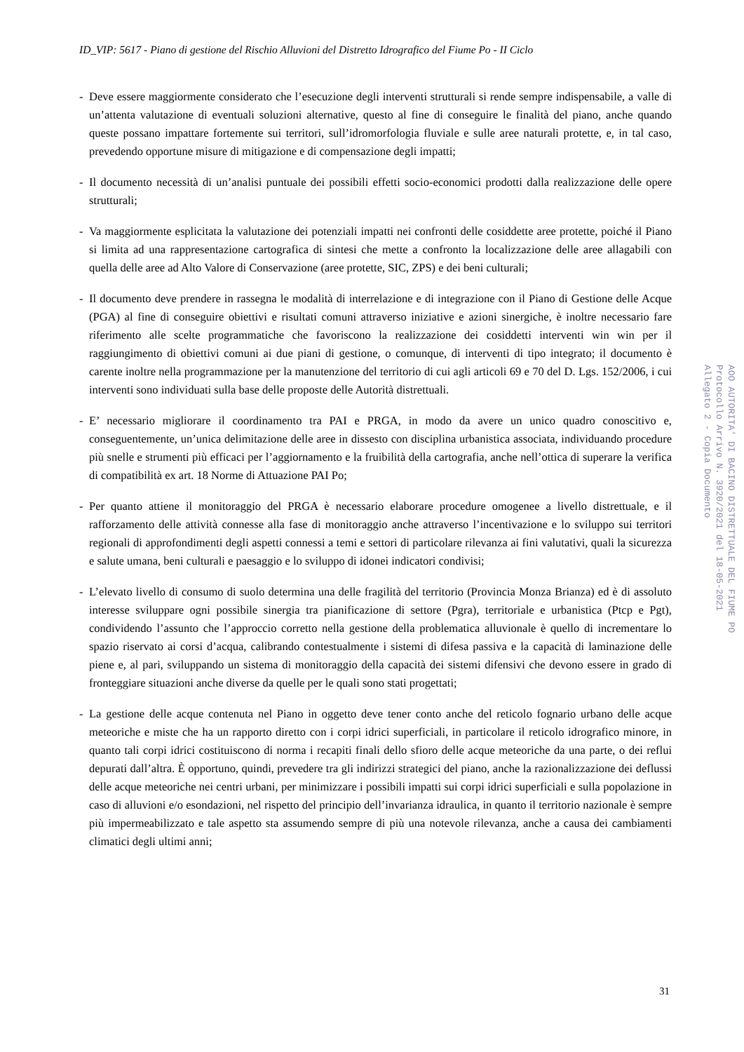ID_VIP: 5617 - Piano di gestione del Rischio Alluvioni del Distretto Idrografico del Fiume Po - II Ciclo
- Deve essere maggiormente considerato che l’esecuzione degli interventi strutturali si rende sempre indispensabile, a valle di un’attenta valutazione di eventuali soluzioni alternative, questo al fine di conseguire le finalità del piano, anche quando queste possano impattare fortemente sui territori, sull’idromorfologia fluviale e sulle aree naturali protette, e, in tal caso, prevedendo opportune misure di mitigazione e di compensazione degli impatti;
- Il documento necessità di un’analisi puntuale dei possibili effetti socio-economici prodotti dalla realizzazione delle opere strutturali;
- Va maggiormente esplicitata la valutazione dei potenziali impatti nei confronti delle cosiddette aree protette, poiché il Piano si limita ad una rappresentazione cartografica di sintesi che mette a confronto la localizzazione delle aree allagabili con quella delle aree ad Alto Valore di Conservazione (aree protette, SIC, ZPS) e dei beni culturali;
- Il documento deve prendere in rassegna le modalità di interrelazione e di integrazione con il Piano di Gestione delle Acque (PGA) al fine di conseguire obiettivi e risultati comuni attraverso iniziative e azioni sinergiche, è inoltre necessario fare riferimento alle scelte programmatiche che favoriscono la realizzazione dei cosiddetti interventi win win per il raggiungimento di obiettivi comuni ai due piani di gestione, o comunque, di interventi di tipo integrato; il documento è carente inoltre nella programmazione per la manutenzione del territorio di cui agli articoli 69 e 70 del D. Lgs. 152/2006, i cui interventi sono individuati sulla base delle proposte delle Autorità distrettuali.
- E’ necessario migliorare il coordinamento tra PAI e PRGA, in modo da avere un unico quadro conoscitivo e, conseguentemente, un’unica delimitazione delle aree in dissesto con disciplina urbanistica associata, individuando procedure più snelle e strumenti più efficaci per l’aggiornamento e la fruibilità della cartografia, anche nell’ottica di superare la verifica di compatibilità ex art. 18 Norme di Attuazione PAI Po;
- Per quanto attiene il monitoraggio del PRGA è necessario elaborare procedure omogenee a livello distrettuale, e il rafforzamento delle attività connesse alla fase di monitoraggio anche attraverso l’incentivazione e lo sviluppo sui territori regionali di approfondimenti degli aspetti connessi a temi e settori di particolare rilevanza ai fini valutativi, quali la sicurezza e salute umana, beni culturali e paesaggio e lo sviluppo di idonei indicatori condivisi;
- L’elevato livello di consumo di suolo determina una delle fragilità del territorio (Provincia Monza Brianza) ed è di assoluto interesse sviluppare ogni possibile sinergia tra pianificazione di settore (Pgra), territoriale e urbanistica (Ptcp e Pgt), condividendo l’assunto che l’approccio corretto nella gestione della problematica alluvionale è quello di incrementare lo spazio riservato ai corsi d’acqua, calibrando contestualmente i sistemi di difesa passiva e la capacità di laminazione delle piene e, al pari, sviluppando un sistema di monitoraggio della capacità dei sistemi difensivi che devono essere in grado di fronteggiare situazioni anche diverse da quelle per le quali sono stati progettati;
- La gestione delle acque contenuta nel Piano in oggetto deve tener conto anche del reticolo fognario urbano delle acque meteoriche e miste che ha un rapporto diretto con i corpi idrici superficiali, in particolare il reticolo idrografico minore, in quanto tali corpi idrici costituiscono di norma i recapiti finali dello sfioro delle acque meteoriche da una parte, o dei reflui depurati dall’altra. È opportuno, quindi, prevedere tra gli indirizzi strategici del piano, anche la razionalizzazione dei deflussi delle acque meteoriche nei centri urbani, per minimizzare i possibili impatti sui corpi idrici superficiali e sulla popolazione in caso di alluvioni e/o esondazioni, nel rispetto del principio dell’invarianza idraulica, in quanto il territorio nazionale è sempre più impermeabilizzato e tale aspetto sta assumendo sempre di più una notevole rilevanza, anche a causa dei cambiamenti climatici degli ultimi anni;
31
AOO AUTORITA' DI BACINO DISTRETTUALE DEL FIUME PO
Protocollo Arrivo N. 3920/2021 del 18-05-2021
Allegato 2 - Copia Documento